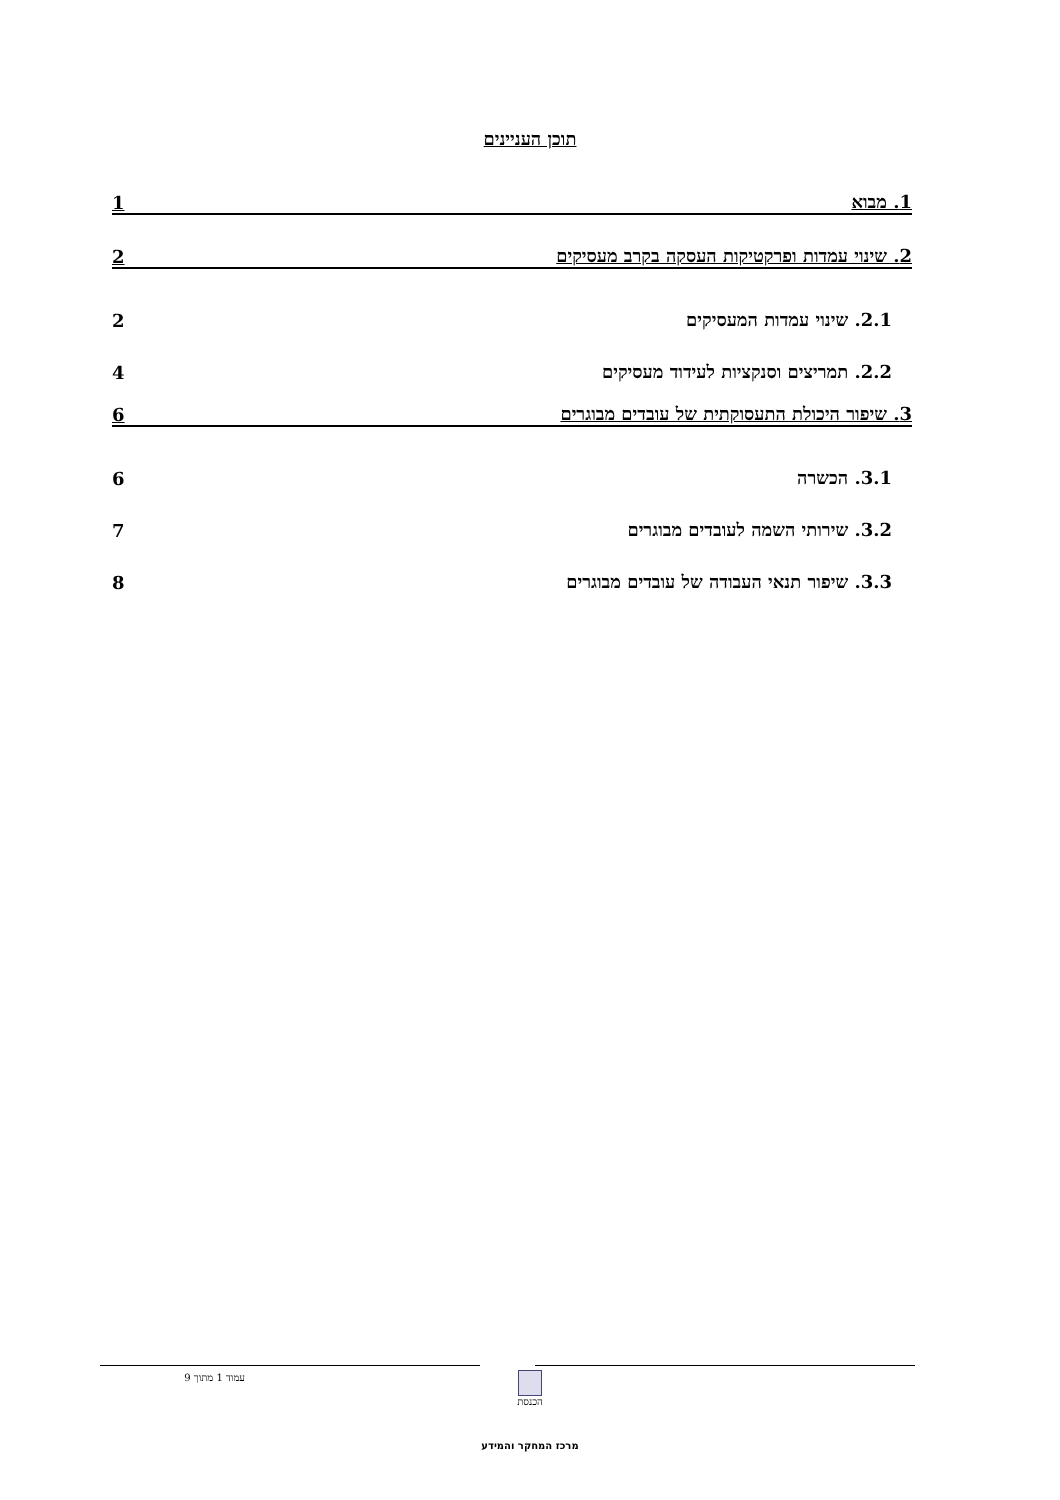תוכן העניינים
1. מבוא 1
2. שינוי עמדות ופרקטיקות העסקה בקרב מעסיקים 2
2.1. שינוי עמדות המעסיקים 2
2.2. תמריצים וסנקציות לעידוד מעסיקים 4
3. שיפור היכולת התעסוקתית של עובדים מבוגרים 6
3.1. הכשרה 6
3.2. שירותי השמה לעובדים מבוגרים 7
3.3. שיפור תנאי העבודה של עובדים מבוגרים 8
עמוד 1 מתוך 9 הכנסת
מרכז המחקר והמידע